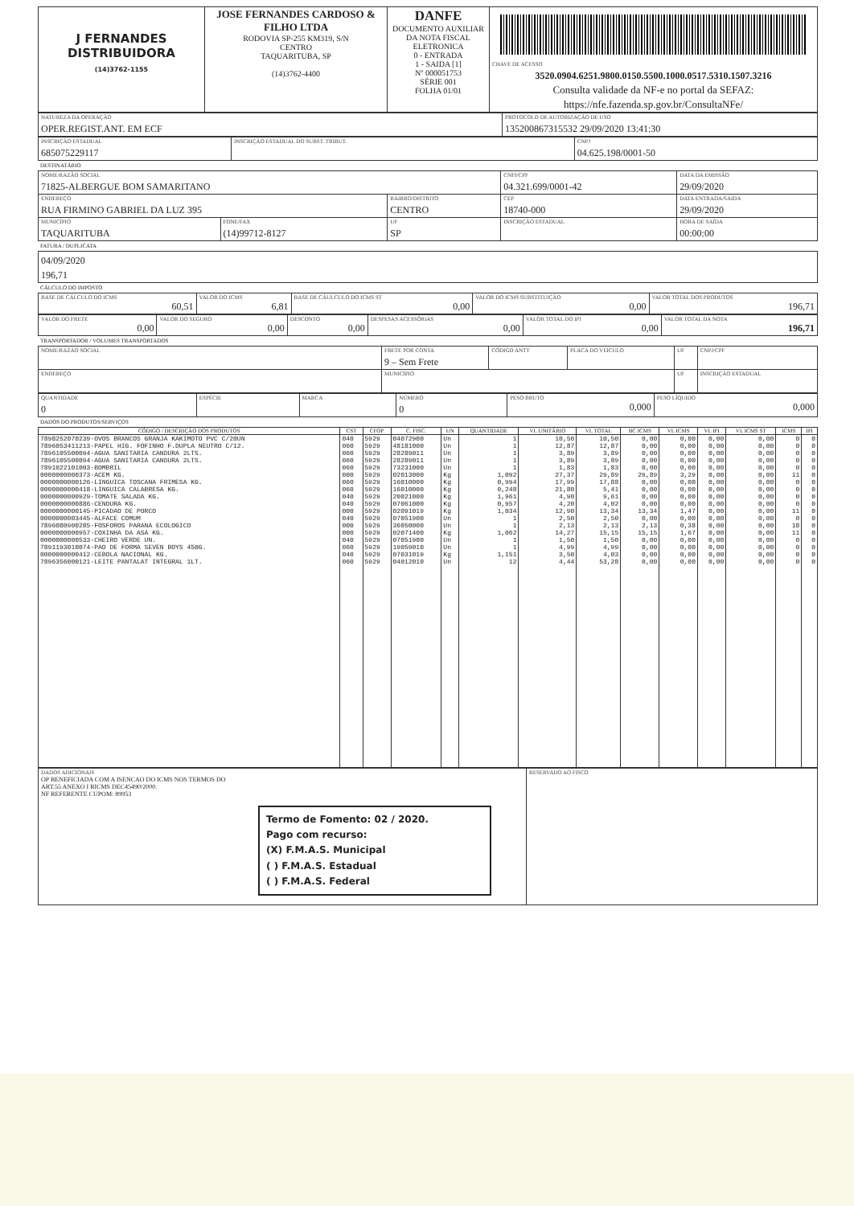| J FERNANDES DISTRIBUIDORA (14)3762-1155 | JOSE FERNANDES CARDOSO & FILHO LTDA RODOVIA SP-255 KM319, S/N CENTRO TAQUARITUBA, SP (14)3762-4400 | DANFE DOCUMENTO AUXILIAR DA NOTA FISCAL ELETRONICA 0 - ENTRADA 1 - SAIDA [1] Nº 000051753 SÉRIE 001 FOLHA 01/01 | CHAVE DE ACESSO 3520.0904.6251.9800.0150.5500.1000.0517.5310.1507.3216 Consulta validade da NF-e no portal da SEFAZ: https://nfe.fazenda.sp.gov.br/ConsultaNFe/ |
| NATUREZA DA OPERAÇÃO OPER.REGIST.ANT. EM ECF | PROTOCOLO DE AUTORIZAÇÃO DE USO 135200867315532 29/09/2020 13:41:30 |
| INSCRIÇÃO ESTADUAL 685075229117 | INSCRIÇÃO ESTADUAL DO SUBST. TRIBUT. | CNPJ 04.625.198/0001-50 |
DESTINATÁRIO
| NOME/RAZÃO SOCIAL 71825-ALBERGUE BOM SAMARITANO | | | CNPJ/CPF 04.321.699/0001-42 | | DATA DA EMISSÃO 29/09/2020 |
| ENDEREÇO RUA FIRMINO GABRIEL DA LUZ 395 | | BAIRRO/DISTRITO CENTRO | | CEP 18740-000 | DATA ENTRADA/SAIDA 29/09/2020 |
| MUNICÍPIO TAQUARITUBA | FONE/FAX (14)99712-8127 | UF SP | INSCRIÇÃO ESTADUAL | | HORA DE SAÍDA 00:00:00 |
FATURA / DUPLICATA
| 04/09/2020 196,71 |
CÁLCULO DO IMPOSTO
| BASE DE CÁLCULO DO ICMS 60,51 | VALOR DO ICMS 6,81 | BASE DE CÁULCULO DO ICMS ST 0,00 | VALOR DO ICMS SUBSTITUIÇÃO 0,00 | VALOR TOTAL DOS PRODUTOS 196,71 |
| VALOR DO FRETE 0,00 | VALOR DO SEGURO 0,00 | DESCONTO 0,00 | DESPESAS ACESSÓRIAS 0,00 | VALOR TOTAL DO IPI 0,00 | VALOR TOTAL DA NOTA 196,71 |
TRANSPORTADOR / VOLUMES TRANSPORTADOS
| NOME/RAZÃO SOCIAL | FRETE POR CONTA 9 – Sem Frete | CÓDIGO ANTT | PLACA DO VEÍCULO | UF | CNPJ/CPF |
| ENDEREÇO | MUNICÍPIO | | | UF | INSCRIÇÃO ESTADUAL |
| QUANTIDADE 0 | ESPÉCIE | MARCA | NÚMERO 0 | PESO BRUTO 0,000 | PESO LÍQUIDO 0,000 |
DADOS DO PRODUTOS/SERVIÇOS
| CÓDIGO / DESCRIÇÃO DOS PRODUTOS | CST | CFOP | C. FISC. | UN | QUANTIDADE | VL UNITÁRIO | VL TOTAL | BC ICMS | VL ICMS | VL IPI | VL ICMS ST | ICMS | IPI |
| --- | --- | --- | --- | --- | --- | --- | --- | --- | --- | --- | --- | --- | --- |
| 7898252070239-OVOS BRANCOS GRANJA KAKIMOTO PVC C/20UN | 040 | 5929 | 04072900 | Un | 1 | 10,50 | 10,50 | 0,00 | 0,00 | 0,00 | 0,00 | 0 | 0 |
| 7896053411213-PAPEL HIG. FOFINHO F.DUPLA NEUTRO C/12. | 060 | 5929 | 48181000 | Un | 1 | 12,87 | 12,87 | 0,00 | 0,00 | 0,00 | 0,00 | 0 | 0 |
| 7896105500094-AGUA SANITARIA CANDURA 2LTS. | 060 | 5929 | 28289011 | Un | 1 | 3,89 | 3,89 | 0,00 | 0,00 | 0,00 | 0,00 | 0 | 0 |
| 7896105500094-AGUA SANITARIA CANDURA 2LTS. | 060 | 5929 | 28289011 | Un | 1 | 3,89 | 3,89 | 0,00 | 0,00 | 0,00 | 0,00 | 0 | 0 |
| 7891022101003-BOMBRIL | 060 | 5929 | 73231000 | Un | 1 | 1,83 | 1,83 | 0,00 | 0,00 | 0,00 | 0,00 | 0 | 0 |
| 0000000000373-ACEM KG. | 000 | 5929 | 02013000 | Kg | 1,092 | 27,37 | 29,89 | 29,89 | 3,29 | 0,00 | 0,00 | 11 | 0 |
| 0000000000126-LINGUICA TOSCANA FRIMESA KG. | 060 | 5929 | 16010000 | Kg | 0,994 | 17,99 | 17,88 | 0,00 | 0,00 | 0,00 | 0,00 | 0 | 0 |
| 0000000000418-LINGUICA CALABRESA KG. | 060 | 5929 | 16010000 | Kg | 0,248 | 21,80 | 5,41 | 0,00 | 0,00 | 0,00 | 0,00 | 0 | 0 |
| 0000000000929-TOMATE SALADA KG. | 040 | 5929 | 20021000 | Kg | 1,961 | 4,90 | 9,61 | 0,00 | 0,00 | 0,00 | 0,00 | 0 | 0 |
| 0000000000886-CENOURA KG. | 040 | 5929 | 07061000 | Kg | 0,957 | 4,20 | 4,02 | 0,00 | 0,00 | 0,00 | 0,00 | 0 | 0 |
| 0000000000145-PICADAO DE PORCO | 000 | 5929 | 02091019 | Kg | 1,034 | 12,90 | 13,34 | 13,34 | 1,47 | 0,00 | 0,00 | 11 | 0 |
| 0000000003445-ALFACE COMUM | 040 | 5929 | 07051900 | Un | 1 | 2,50 | 2,50 | 0,00 | 0,00 | 0,00 | 0,00 | 0 | 0 |
| 7896080900285-FOSFOROS PARANA ECOLOGICO | 000 | 5929 | 36050000 | Un | 1 | 2,13 | 2,13 | 2,13 | 0,38 | 0,00 | 0,00 | 18 | 0 |
| 0000000000957-COXINHA DA ASA KG. | 000 | 5929 | 02071400 | Kg | 1,062 | 14,27 | 15,15 | 15,15 | 1,67 | 0,00 | 0,00 | 11 | 0 |
| 0000000000533-CHEIRO VERDE UN. | 040 | 5929 | 07051900 | Un | 1 | 1,50 | 1,50 | 0,00 | 0,00 | 0,00 | 0,00 | 0 | 0 |
| 7891193010074-PAO DE FORMA SEVEN BOYS 450G. | 060 | 5929 | 19059010 | Un | 1 | 4,99 | 4,99 | 0,00 | 0,00 | 0,00 | 0,00 | 0 | 0 |
| 0000000000412-CEBOLA NACIONAL KG. | 040 | 5929 | 07031019 | Kg | 1,151 | 3,50 | 4,03 | 0,00 | 0,00 | 0,00 | 0,00 | 0 | 0 |
| 7896356000121-LEITE PANTALAT INTEGRAL 1LT. | 060 | 5929 | 04012010 | Un | 12 | 4,44 | 53,28 | 0,00 | 0,00 | 0,00 | 0,00 | 0 | 0 |
| DADOS ADICIONAIS OP BENEFICIADA COM A ISENCAO DO ICMS NOS TERMOS DO ART.55 ANEXO I RICMS DEC45490/2000. NF REFERENTE CUPOM: 89953 Termo de Fomento: 02 / 2020. Pago com recurso: (X) F.M.A.S. Municipal ( ) F.M.A.S. Estadual ( ) F.M.A.S. Federal | RESERVADO AO FISCO |